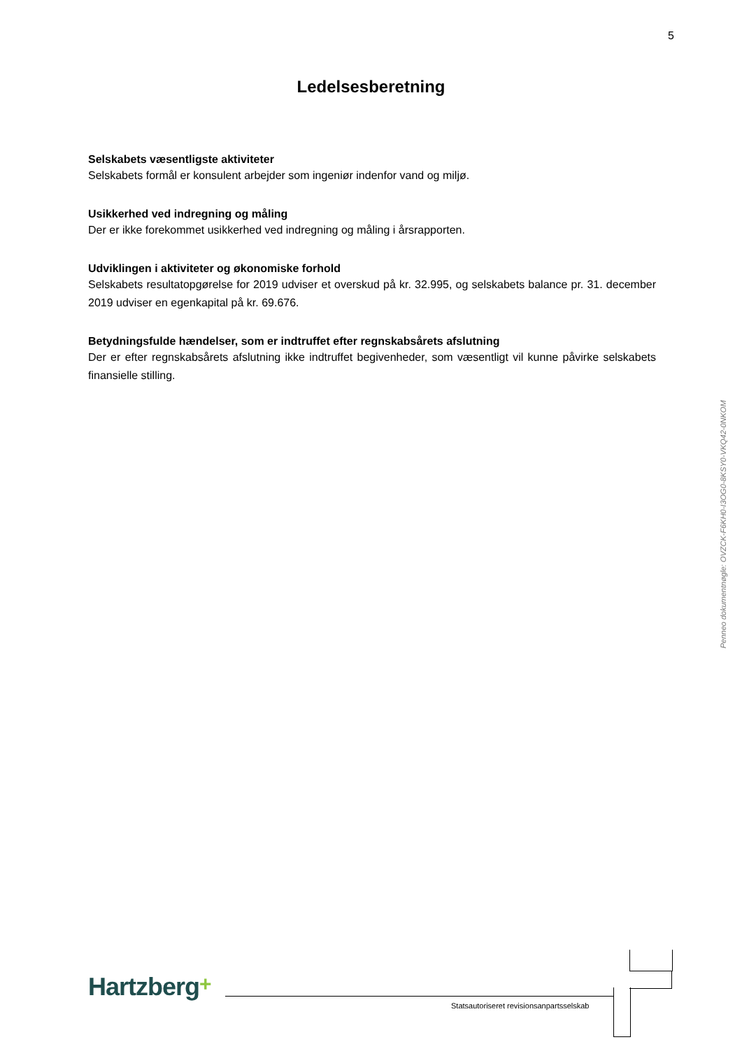5
Ledelsesberetning
Selskabets væsentligste aktiviteter
Selskabets formål er konsulent arbejder som ingeniør indenfor vand og miljø.
Usikkerhed ved indregning og måling
Der er ikke forekommet usikkerhed ved indregning og måling i årsrapporten.
Udviklingen i aktiviteter og økonomiske forhold
Selskabets resultatopgørelse for 2019 udviser et overskud på kr. 32.995, og selskabets balance pr. 31. december 2019 udviser en egenkapital på kr. 69.676.
Betydningsfulde hændelser, som er indtruffet efter regnskabsårets afslutning
Der er efter regnskabsårets afslutning ikke indtruffet begivenheder, som væsentligt vil kunne påvirke selskabets finansielle stilling.
Penneo dokumentnøgle: OVZCK-F6KH0-I3OG0-8KSY0-VKQ42-0NKOM
Hartzberg+
Statsautoriseret revisionsanpartsselskab